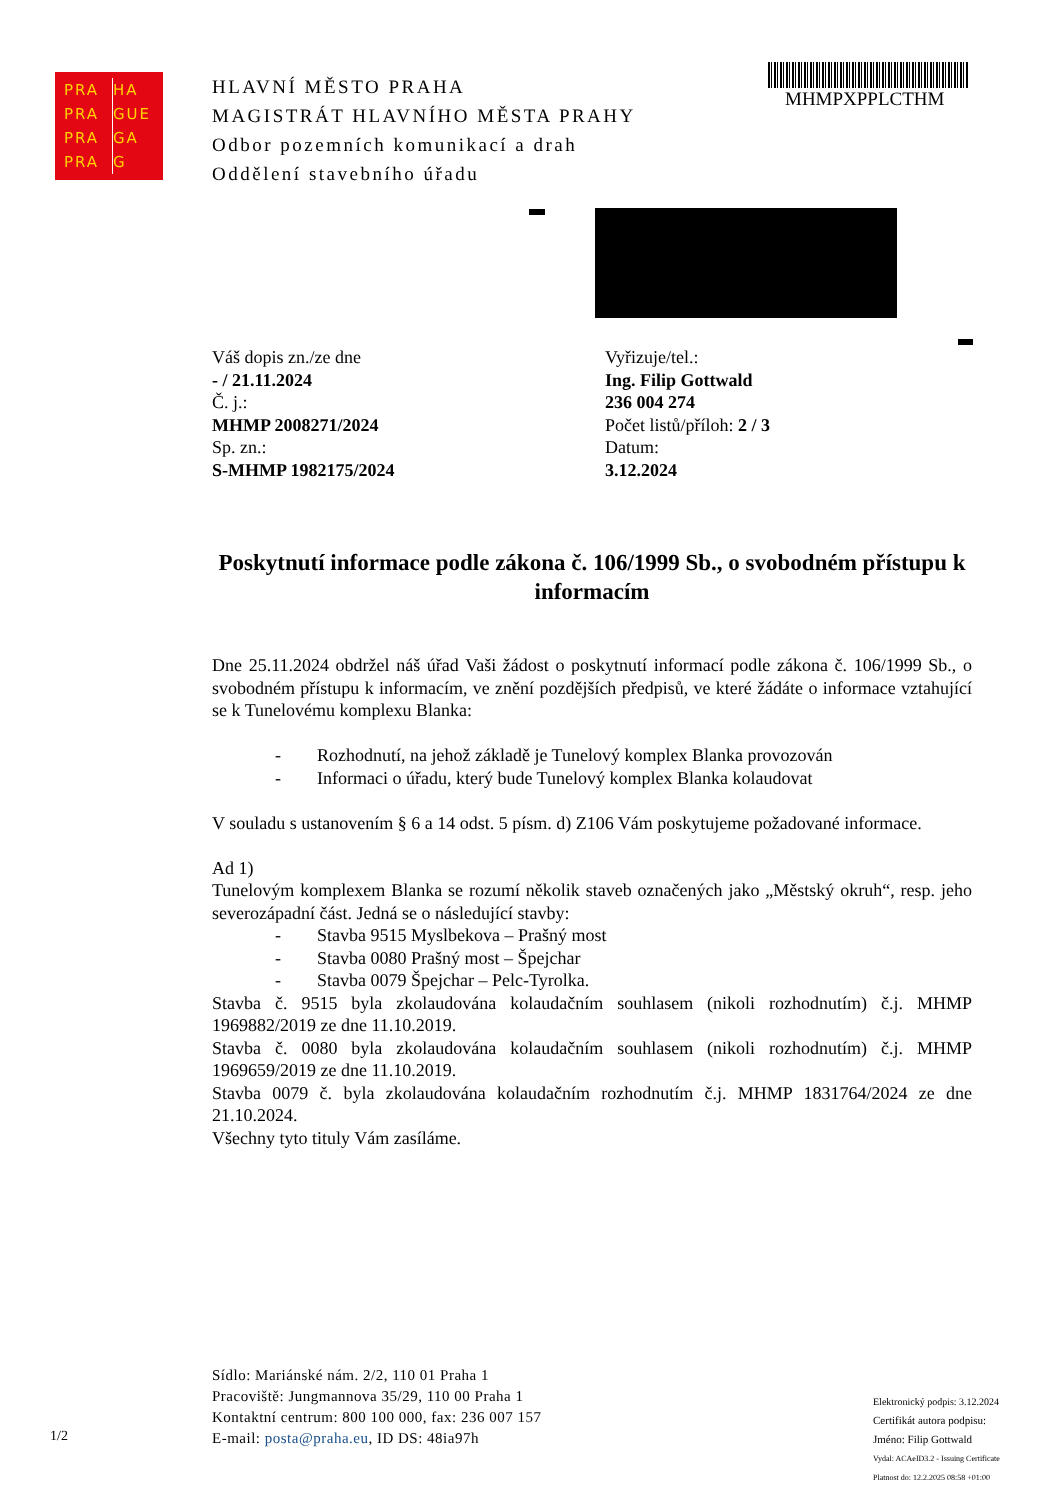PRA HA
PRA GUE
PRA GA
PRA G
HLAVNÍ MĚSTO PRAHA
MAGISTRÁT HLAVNÍHO MĚSTA PRAHY
Odbor pozemních komunikací a drah
Oddělení stavebního úřadu
MHMPXPPLCTHM
Váš dopis zn./ze dne
- / 21.11.2024
Č. j.:
MHMP 2008271/2024
Sp. zn.:
S-MHMP 1982175/2024
Vyřizuje/tel.:
Ing. Filip Gottwald
236 004 274
Počet listů/příloh: 2 / 3
Datum:
3.12.2024
Poskytnutí informace podle zákona č. 106/1999 Sb., o svobodném přístupu k informacím
Dne 25.11.2024 obdržel náš úřad Vaši žádost o poskytnutí informací podle zákona č. 106/1999 Sb., o svobodném přístupu k informacím, ve znění pozdějších předpisů, ve které žádáte o informace vztahující se k Tunelovému komplexu Blanka:
- Rozhodnutí, na jehož základě je Tunelový komplex Blanka provozován
- Informaci o úřadu, který bude Tunelový komplex Blanka kolaudovat
V souladu s ustanovením § 6 a 14 odst. 5 písm. d) Z106 Vám poskytujeme požadované informace.
Ad 1)
Tunelovým komplexem Blanka se rozumí několik staveb označených jako „Městský okruh“, resp. jeho severozápadní část. Jedná se o následující stavby:
- Stavba 9515 Myslbekova – Prašný most
- Stavba 0080 Prašný most – Špejchar
- Stavba 0079 Špejchar – Pelc-Tyrolka.
Stavba č. 9515 byla zkolaudována kolaudačním souhlasem (nikoli rozhodnutím) č.j. MHMP 1969882/2019 ze dne 11.10.2019.
Stavba č. 0080 byla zkolaudována kolaudačním souhlasem (nikoli rozhodnutím) č.j. MHMP 1969659/2019 ze dne 11.10.2019.
Stavba 0079 č. byla zkolaudována kolaudačním rozhodnutím č.j. MHMP 1831764/2024 ze dne 21.10.2024.
Všechny tyto tituly Vám zasíláme.
Sídlo: Mariánské nám. 2/2, 110 01 Praha 1
Pracoviště: Jungmannova 35/29, 110 00 Praha 1
Kontaktní centrum: 800 100 000, fax: 236 007 157
E-mail: posta@praha.eu, ID DS: 48ia97h
1/2
Elektronický podpis: 3.12.2024
Certifikát autora podpisu:
Jméno: Filip Gottwald
Vydal: ACAeID3.2 - Issuing Certificate
Platnost do: 12.2.2025 08:58 +01:00